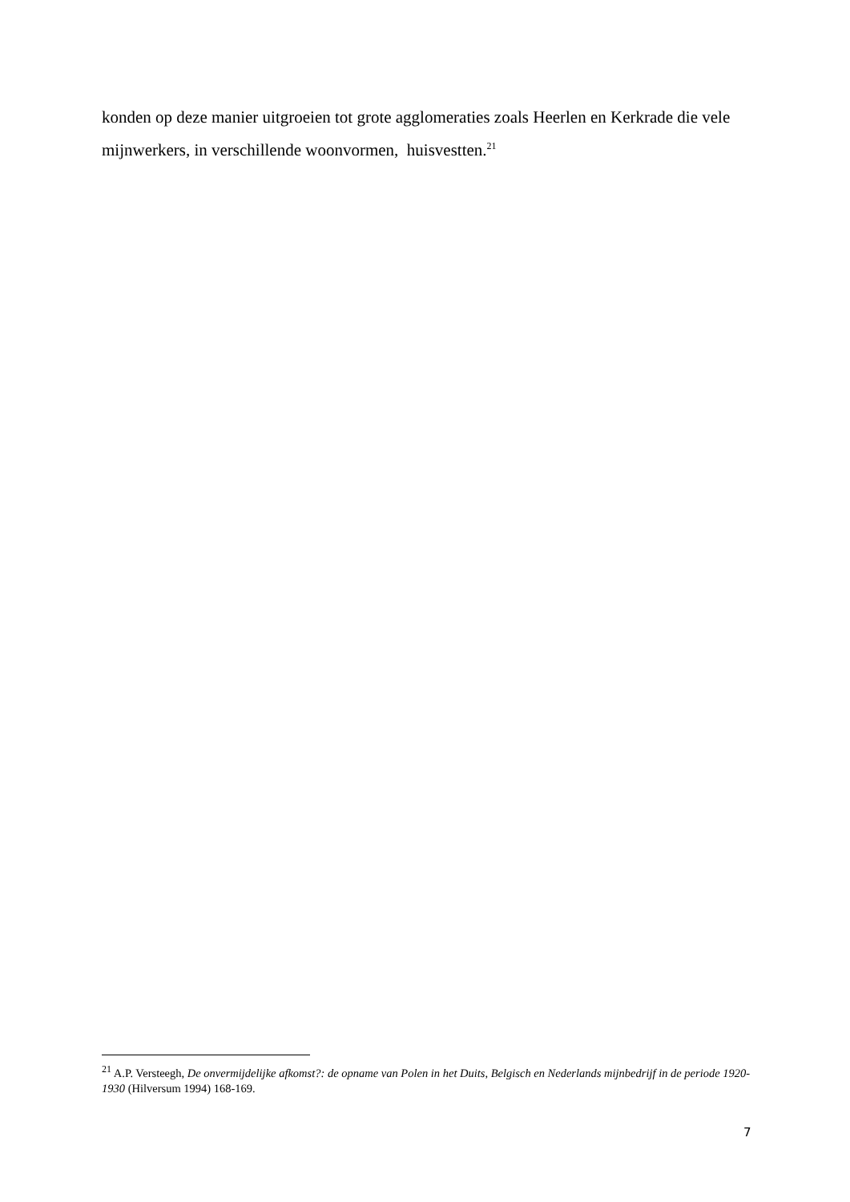konden op deze manier uitgroeien tot grote agglomeraties zoals Heerlen en Kerkrade die vele mijnwerkers, in verschillende woonvormen, huisvestten.<sup>21</sup>
<sup>21</sup> A.P. Versteegh, De onvermijdelijke afkomst?: de opname van Polen in het Duits, Belgisch en Nederlands mijnbedrijf in de periode 1920-1930 (Hilversum 1994) 168-169.
7